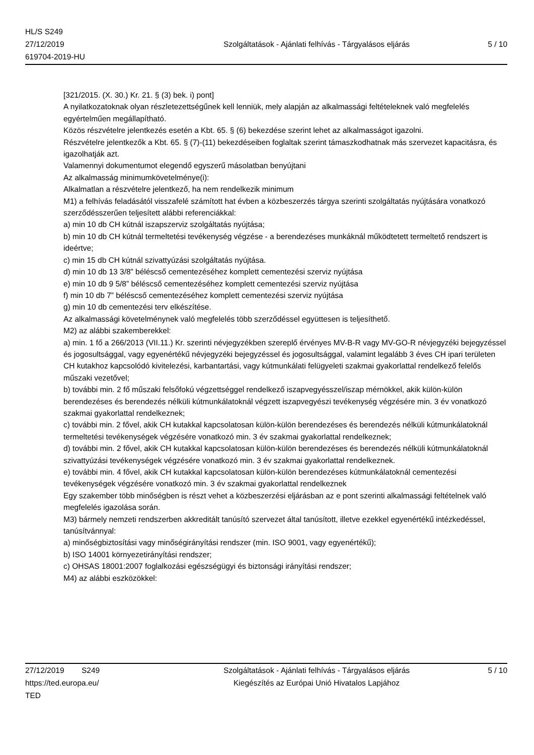HL/S S249
27/12/2019
619704-2019-HU
Szolgáltatások - Ajánlati felhívás - Tárgyalásos eljárás
5 / 10
[321/2015. (X. 30.) Kr. 21. § (3) bek. i) pont]
A nyilatkozatoknak olyan részletezettségűnek kell lenniük, mely alapján az alkalmassági feltételeknek való megfelelés egyértelműen megállapítható.
Közös részvételre jelentkezés esetén a Kbt. 65. § (6) bekezdése szerint lehet az alkalmasságot igazolni.
Részvételre jelentkezők a Kbt. 65. § (7)-(11) bekezdéseiben foglaltak szerint támaszkodhatnak más szervezet kapacitásra, és igazolhatják azt.
Valamennyi dokumentumot elegendő egyszerű másolatban benyújtani
Az alkalmasság minimumkövetelménye(i):
Alkalmatlan a részvételre jelentkező, ha nem rendelkezik minimum
M1) a felhívás feladásától visszafelé számított hat évben a közbeszerzés tárgya szerinti szolgáltatás nyújtására vonatkozó szerződésszerűen teljesített alábbi referenciákkal:
a) min 10 db CH kútnál iszapszerviz szolgáltatás nyújtása;
b) min 10 db CH kútnál termeltetési tevékenység végzése - a berendezéses munkáknál működtetett termeltető rendszert is ideértve;
c) min 15 db CH kútnál szivattyúzási szolgáltatás nyújtása.
d) min 10 db 13 3/8” béléscső cementezéséhez komplett cementezési szerviz nyújtása
e) min 10 db 9 5/8” béléscső cementezéséhez komplett cementezési szerviz nyújtása
f) min 10 db 7” béléscső cementezéséhez komplett cementezési szerviz nyújtása
g) min 10 db cementezési terv elkészítése.
Az alkalmassági követelménynek való megfelelés több szerződéssel együttesen is teljesíthető.
M2) az alábbi szakemberekkel:
a) min. 1 fő a 266/2013 (VII.11.) Kr. szerinti névjegyzékben szereplő érvényes MV-B-R vagy MV-GO-R névjegyzéki bejegyzéssel és jogosultsággal, vagy egyenértékű névjegyzéki bejegyzéssel és jogosultsággal, valamint legalább 3 éves CH ipari területen CH kutakhoz kapcsolódó kivitelezési, karbantartási, vagy kútmunkálati felügyeleti szakmai gyakorlattal rendelkező felelős műszaki vezetővel;
b) további min. 2 fő műszaki felsőfokú végzettséggel rendelkező iszapvegyésszel/iszap mérnökkel, akik külön-külön berendezéses és berendezés nélküli kútmunkálatoknál végzett iszapvegyészi tevékenység végzésére min. 3 év vonatkozó szakmai gyakorlattal rendelkeznek;
c) további min. 2 fővel, akik CH kutakkal kapcsolatosan külön-külön berendezéses és berendezés nélküli kútmunkálatoknál termeltetési tevékenységek végzésére vonatkozó min. 3 év szakmai gyakorlattal rendelkeznek;
d) további min. 2 fővel, akik CH kutakkal kapcsolatosan külön-külön berendezéses és berendezés nélküli kútmunkálatoknál szivattyúzási tevékenységek végzésére vonatkozó min. 3 év szakmai gyakorlattal rendelkeznek.
e) további min. 4 fővel, akik CH kutakkal kapcsolatosan külön-külön berendezéses kútmunkálatoknál cementezési tevékenységek végzésére vonatkozó min. 3 év szakmai gyakorlattal rendelkeznek
Egy szakember több minőségben is részt vehet a közbeszerzési eljárásban az e pont szerinti alkalmassági feltételnek való megfelelés igazolása során.
M3) bármely nemzeti rendszerben akkreditált tanúsító szervezet által tanúsított, illetve ezekkel egyenértékű intézkedéssel, tanúsítvánnyal:
a) minőségbiztosítási vagy minőségirányítási rendszer (min. ISO 9001, vagy egyenértékű);
b) ISO 14001 környezetirányítási rendszer;
c) OHSAS 18001:2007 foglalkozási egészségügyi és biztonsági irányítási rendszer;
M4) az alábbi eszközökkel:
27/12/2019 S249
https://ted.europa.eu/
TED
Szolgáltatások - Ajánlati felhívás - Tárgyalásos eljárás
Kiegészítés az Európai Unió Hivatalos Lapjához
5 / 10